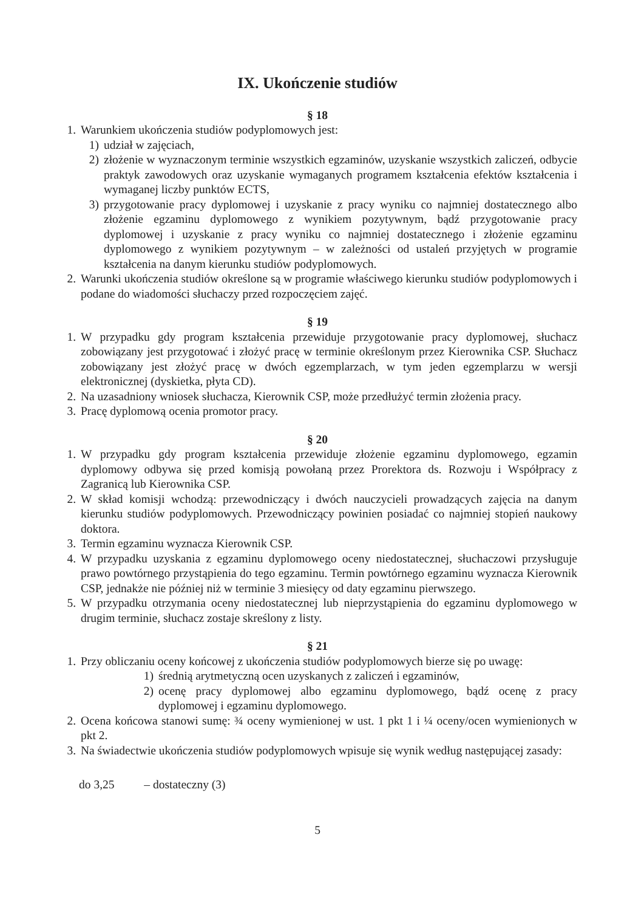IX. Ukończenie studiów
§ 18
1. Warunkiem ukończenia studiów podyplomowych jest:
1) udział w zajęciach,
2) złożenie w wyznaczonym terminie wszystkich egzaminów, uzyskanie wszystkich zaliczeń, odbycie praktyk zawodowych oraz uzyskanie wymaganych programem kształcenia efektów kształcenia i wymaganej liczby punktów ECTS,
3) przygotowanie pracy dyplomowej i uzyskanie z pracy wyniku co najmniej dostatecznego albo złożenie egzaminu dyplomowego z wynikiem pozytywnym, bądź przygotowanie pracy dyplomowej i uzyskanie z pracy wyniku co najmniej dostatecznego i złożenie egzaminu dyplomowego z wynikiem pozytywnym – w zależności od ustaleń przyjętych w programie kształcenia na danym kierunku studiów podyplomowych.
2. Warunki ukończenia studiów określone są w programie właściwego kierunku studiów podyplomowych i podane do wiadomości słuchaczy przed rozpoczęciem zajęć.
§ 19
1. W przypadku gdy program kształcenia przewiduje przygotowanie pracy dyplomowej, słuchacz zobowiązany jest przygotować i złożyć pracę w terminie określonym przez Kierownika CSP. Słuchacz zobowiązany jest złożyć pracę w dwóch egzemplarzach, w tym jeden egzemplarzu w wersji elektronicznej (dyskietka, płyta CD).
2. Na uzasadniony wniosek słuchacza, Kierownik CSP, może przedłużyć termin złożenia pracy.
3. Pracę dyplomową ocenia promotor pracy.
§ 20
1. W przypadku gdy program kształcenia przewiduje złożenie egzaminu dyplomowego, egzamin dyplomowy odbywa się przed komisją powołaną przez Prorektora ds. Rozwoju i Współpracy z Zagranicą lub Kierownika CSP.
2. W skład komisji wchodzą: przewodniczący i dwóch nauczycieli prowadzących zajęcia na danym kierunku studiów podyplomowych. Przewodniczący powinien posiadać co najmniej stopień naukowy doktora.
3. Termin egzaminu wyznacza Kierownik CSP.
4. W przypadku uzyskania z egzaminu dyplomowego oceny niedostatecznej, słuchaczowi przysługuje prawo powtórnego przystąpienia do tego egzaminu. Termin powtórnego egzaminu wyznacza Kierownik CSP, jednakże nie później niż w terminie 3 miesięcy od daty egzaminu pierwszego.
5. W przypadku otrzymania oceny niedostatecznej lub nieprzystąpienia do egzaminu dyplomowego w drugim terminie, słuchacz zostaje skreślony z listy.
§ 21
1. Przy obliczaniu oceny końcowej z ukończenia studiów podyplomowych bierze się po uwagę:
1) średnią arytmetyczną ocen uzyskanych z zaliczeń i egzaminów,
2) ocenę pracy dyplomowej albo egzaminu dyplomowego, bądź ocenę z pracy dyplomowej i egzaminu dyplomowego.
2. Ocena końcowa stanowi sumę: ¾ oceny wymienionej w ust. 1 pkt 1 i ¼ oceny/ocen wymienionych w pkt 2.
3. Na świadectwie ukończenia studiów podyplomowych wpisuje się wynik według następującej zasady:
do 3,25 – dostateczny (3)
5